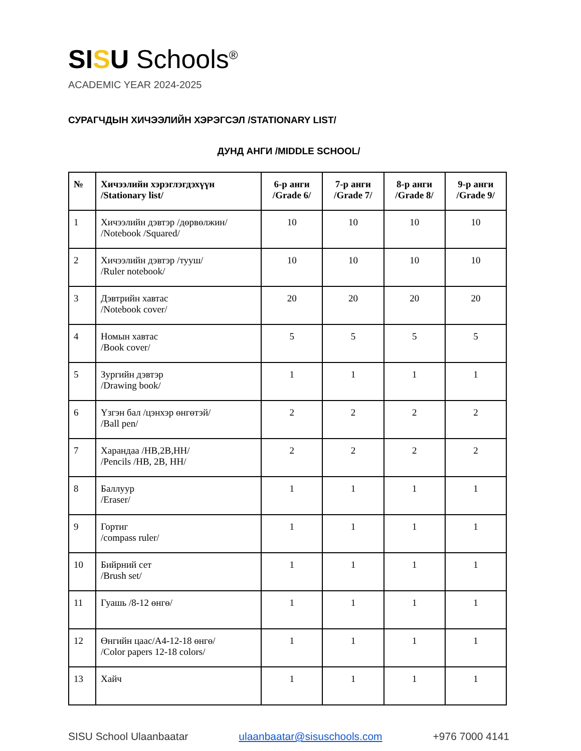SI SU Schools<sup>®</sup>
ACADEMIC YEAR 2024-2025
СУРАГЧДЫН ХИЧЭЭЛИЙН ХЭРЭГСЭЛ /STATIONARY LIST/
ДУНД АНГИ /MIDDLE SCHOOL/
| № | Хичээлийн хэрэглэгдэхүүн /Stationary list/ | 6-р анги /Grade 6/ | 7-р анги /Grade 7/ | 8-р анги /Grade 8/ | 9-р анги /Grade 9/ |
| --- | --- | --- | --- | --- | --- |
| 1 | Хичээлийн дэвтэр /дөрвөлжин/ /Notebook /Squared/ | 10 | 10 | 10 | 10 |
| 2 | Хичээлийн дэвтэр /тууш/ /Ruler notebook/ | 10 | 10 | 10 | 10 |
| 3 | Дэвтрийн хавтас /Notebook cover/ | 20 | 20 | 20 | 20 |
| 4 | Номын хавтас /Book cover/ | 5 | 5 | 5 | 5 |
| 5 | Зургийн дэвтэр /Drawing book/ | 1 | 1 | 1 | 1 |
| 6 | Үзгэн бал /цэнхэр өнгөтэй/ /Ball pen/ | 2 | 2 | 2 | 2 |
| 7 | Харандаа /HB,2B,HH/ /Pencils /HB, 2B, HH/ | 2 | 2 | 2 | 2 |
| 8 | Баллуур /Eraser/ | 1 | 1 | 1 | 1 |
| 9 | Гортиг /compass ruler/ | 1 | 1 | 1 | 1 |
| 10 | Бийрний сет /Brush set/ | 1 | 1 | 1 | 1 |
| 11 | Гуашь /8-12 өнгө/ | 1 | 1 | 1 | 1 |
| 12 | Өнгийн цаас/A4-12-18 өнгө/ /Color papers 12-18 colors/ | 1 | 1 | 1 | 1 |
| 13 | Хайч | 1 | 1 | 1 | 1 |
SISU School Ulaanbaatar ulaanbaatar@sisuschools.com +976 7000 4141